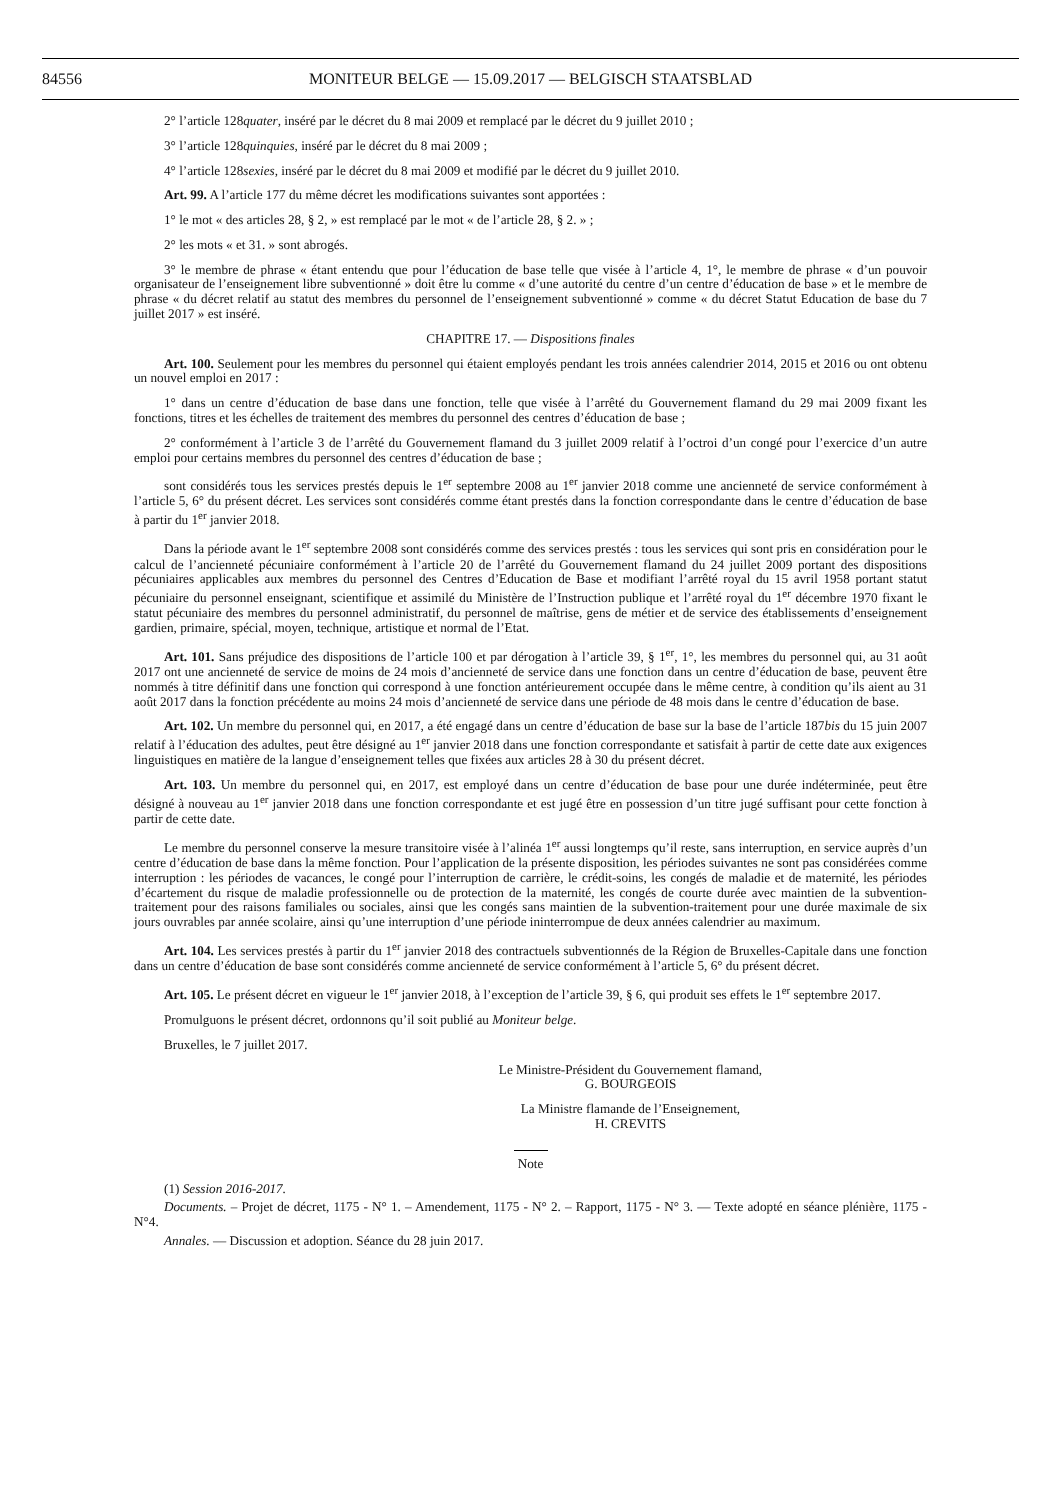84556 MONITEUR BELGE — 15.09.2017 — BELGISCH STAATSBLAD
2° l’article 128quater, inséré par le décret du 8 mai 2009 et remplacé par le décret du 9 juillet 2010 ;
3° l’article 128quinquies, inséré par le décret du 8 mai 2009 ;
4° l’article 128sexies, inséré par le décret du 8 mai 2009 et modifié par le décret du 9 juillet 2010.
Art. 99. A l’article 177 du même décret les modifications suivantes sont apportées :
1° le mot « des articles 28, § 2, » est remplacé par le mot « de l’article 28, § 2. » ;
2° les mots « et 31. » sont abrogés.
3° le membre de phrase « étant entendu que pour l’éducation de base telle que visée à l’article 4, 1°, le membre de phrase « d’un pouvoir organisateur de l’enseignement libre subventionné » doit être lu comme « d’une autorité du centre d’un centre d’éducation de base » et le membre de phrase « du décret relatif au statut des membres du personnel de l’enseignement subventionné » comme « du décret Statut Education de base du 7 juillet 2017 » est inséré.
CHAPITRE 17. — Dispositions finales
Art. 100. Seulement pour les membres du personnel qui étaient employés pendant les trois années calendrier 2014, 2015 et 2016 ou ont obtenu un nouvel emploi en 2017 :
1° dans un centre d’éducation de base dans une fonction, telle que visée à l’arrêté du Gouvernement flamand du 29 mai 2009 fixant les fonctions, titres et les échelles de traitement des membres du personnel des centres d’éducation de base ;
2° conformément à l’article 3 de l’arrêté du Gouvernement flamand du 3 juillet 2009 relatif à l’octroi d’un congé pour l’exercice d’un autre emploi pour certains membres du personnel des centres d’éducation de base ;
sont considérés tous les services prestés depuis le 1<sup>er</sup> septembre 2008 au 1<sup>er</sup> janvier 2018 comme une ancienneté de service conformément à l’article 5, 6° du présent décret. Les services sont considérés comme étant prestés dans la fonction correspondante dans le centre d’éducation de base à partir du 1<sup>er</sup> janvier 2018.
Dans la période avant le 1<sup>er</sup> septembre 2008 sont considérés comme des services prestés : tous les services qui sont pris en considération pour le calcul de l’ancienneté pécuniaire conformément à l’article 20 de l’arrêté du Gouvernement flamand du 24 juillet 2009 portant des dispositions pécuniaires applicables aux membres du personnel des Centres d’Education de Base et modifiant l’arrêté royal du 15 avril 1958 portant statut pécuniaire du personnel enseignant, scientifique et assimilé du Ministère de l’Instruction publique et l’arrêté royal du 1<sup>er</sup> décembre 1970 fixant le statut pécuniaire des membres du personnel administratif, du personnel de maîtrise, gens de métier et de service des établissements d’enseignement gardien, primaire, spécial, moyen, technique, artistique et normal de l’Etat.
Art. 101. Sans préjudice des dispositions de l’article 100 et par dérogation à l’article 39, § 1<sup>er</sup>, 1°, les membres du personnel qui, au 31 août 2017 ont une ancienneté de service de moins de 24 mois d’ancienneté de service dans une fonction dans un centre d’éducation de base, peuvent être nommés à titre définitif dans une fonction qui correspond à une fonction antérieurement occupée dans le même centre, à condition qu’ils aient au 31 août 2017 dans la fonction précédente au moins 24 mois d’ancienneté de service dans une période de 48 mois dans le centre d’éducation de base.
Art. 102. Un membre du personnel qui, en 2017, a été engagé dans un centre d’éducation de base sur la base de l’article 187bis du 15 juin 2007 relatif à l’éducation des adultes, peut être désigné au 1<sup>er</sup> janvier 2018 dans une fonction correspondante et satisfait à partir de cette date aux exigences linguistiques en matière de la langue d’enseignement telles que fixées aux articles 28 à 30 du présent décret.
Art. 103. Un membre du personnel qui, en 2017, est employé dans un centre d’éducation de base pour une durée indéterminée, peut être désigné à nouveau au 1<sup>er</sup> janvier 2018 dans une fonction correspondante et est jugé être en possession d’un titre jugé suffisant pour cette fonction à partir de cette date.
Le membre du personnel conserve la mesure transitoire visée à l’alinéa 1<sup>er</sup> aussi longtemps qu’il reste, sans interruption, en service auprès d’un centre d’éducation de base dans la même fonction. Pour l’application de la présente disposition, les périodes suivantes ne sont pas considérées comme interruption : les périodes de vacances, le congé pour l’interruption de carrière, le crédit-soins, les congés de maladie et de maternité, les périodes d’écartement du risque de maladie professionnelle ou de protection de la maternité, les congés de courte durée avec maintien de la subvention-traitement pour des raisons familiales ou sociales, ainsi que les congés sans maintien de la subvention-traitement pour une durée maximale de six jours ouvrables par année scolaire, ainsi qu’une interruption d’une période ininterrompue de deux années calendrier au maximum.
Art. 104. Les services prestés à partir du 1<sup>er</sup> janvier 2018 des contractuels subventionnés de la Région de Bruxelles-Capitale dans une fonction dans un centre d’éducation de base sont considérés comme ancienneté de service conformément à l’article 5, 6° du présent décret.
Art. 105. Le présent décret en vigueur le 1<sup>er</sup> janvier 2018, à l’exception de l’article 39, § 6, qui produit ses effets le 1<sup>er</sup> septembre 2017.
Promulguons le présent décret, ordonnons qu’il soit publié au Moniteur belge.
Bruxelles, le 7 juillet 2017.
Le Ministre-Président du Gouvernement flamand,
G. BOURGEOIS
La Ministre flamande de l’Enseignement,
H. CREVITS
Note
(1) Session 2016-2017.
Documents. – Projet de décret, 1175 - N° 1. – Amendement, 1175 - N° 2. – Rapport, 1175 - N° 3. — Texte adopté en séance plénière, 1175 - N°4.
Annales. — Discussion et adoption. Séance du 28 juin 2017.